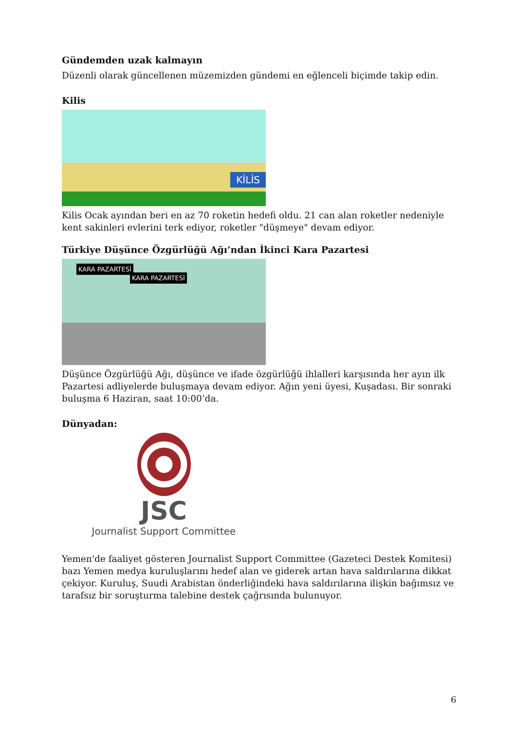Gündemden uzak kalmayın
Düzenli olarak güncellenen müzemizden gündemi en eğlenceli biçimde takip edin.
Kilis
KİLİS
Kilis Ocak ayından beri en az 70 roketin hedefi oldu. 21 can alan roketler nedeniyle kent sakinleri evlerini terk ediyor, roketler "düşmeye" devam ediyor.
Türkiye Düşünce Özgürlüğü Ağı’ndan İkinci Kara Pazartesi
KARA PAZARTESİ
KARA PAZARTESİ
Düşünce Özgürlüğü Ağı, düşünce ve ifade özgürlüğü ihlalleri karşısında her ayın ilk Pazartesi adliyelerde buluşmaya devam ediyor. Ağın yeni üyesi, Kuşadası. Bir sonraki buluşma 6 Haziran, saat 10:00’da.
Dünyadan:
JSC
Journalist Support Committee
Yemen'de faaliyet gösteren Journalist Support Committee (Gazeteci Destek Komitesi) bazı Yemen medya kuruluşlarını hedef alan ve giderek artan hava saldırılarına dikkat çekiyor. Kuruluş, Suudi Arabistan önderliğindeki hava saldırılarına ilişkin bağımsız ve tarafsız bir soruşturma talebine destek çağrısında bulunuyor.
6